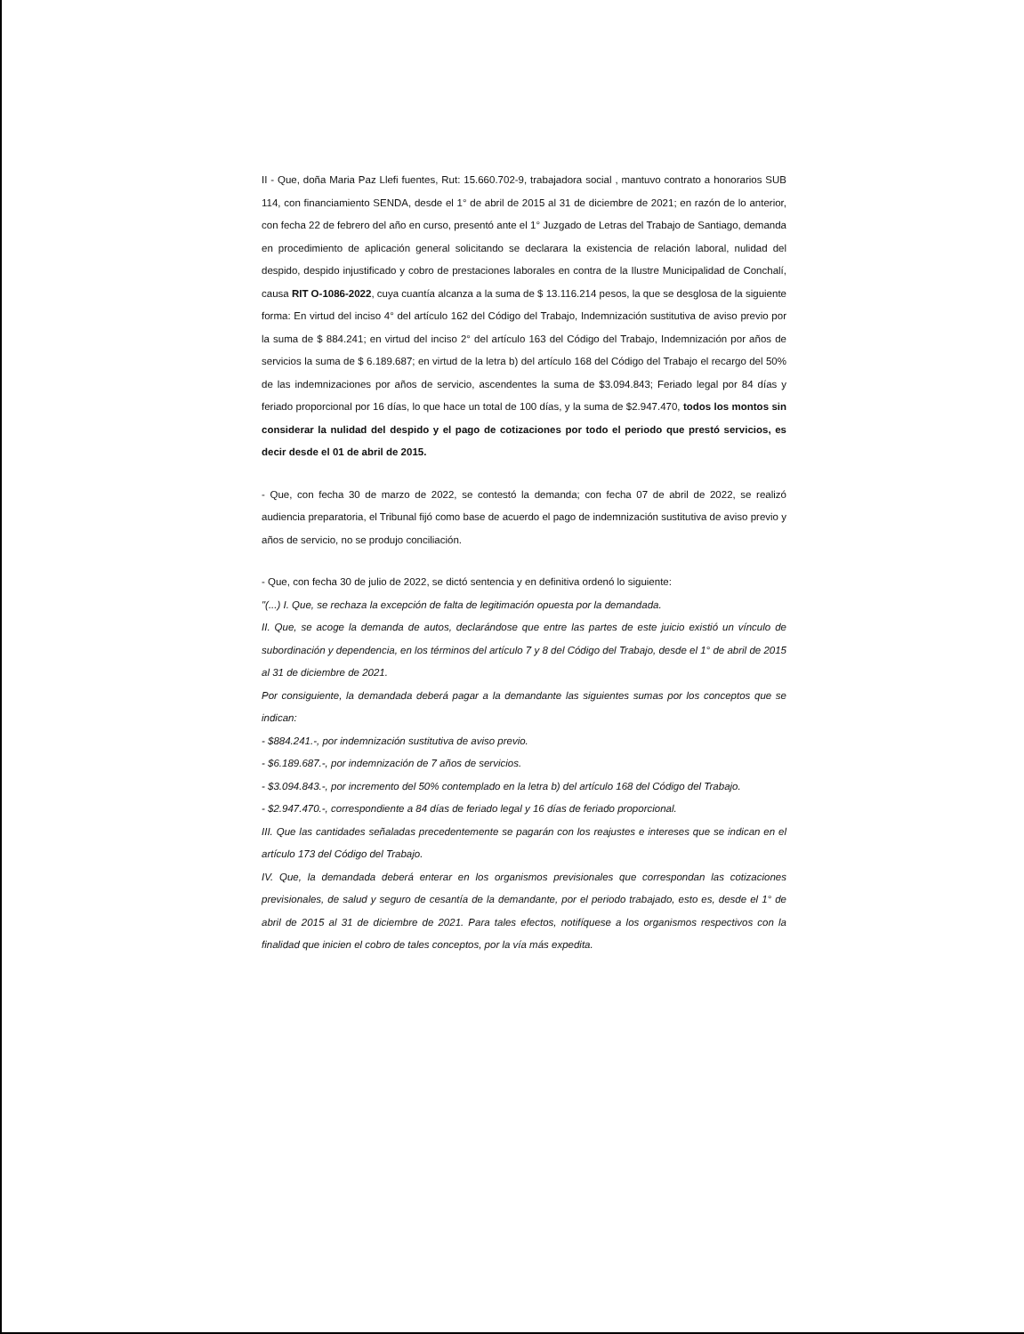II - Que, doña Maria Paz Llefi fuentes, Rut: 15.660.702-9, trabajadora social , mantuvo contrato a honorarios SUB 114, con financiamiento SENDA, desde el 1° de abril de 2015 al 31 de diciembre de 2021; en razón de lo anterior, con fecha 22 de febrero del año en curso, presentó ante el 1° Juzgado de Letras del Trabajo de Santiago, demanda en procedimiento de aplicación general solicitando se declarara la existencia de relación laboral, nulidad del despido, despido injustificado y cobro de prestaciones laborales en contra de la Ilustre Municipalidad de Conchalí, causa RIT O-1086-2022, cuya cuantía alcanza a la suma de $ 13.116.214 pesos, la que se desglosa de la siguiente forma: En virtud del inciso 4° del artículo 162 del Código del Trabajo, Indemnización sustitutiva de aviso previo por la suma de $ 884.241; en virtud del inciso 2° del artículo 163 del Código del Trabajo, Indemnización por años de servicios la suma de $ 6.189.687; en virtud de la letra b) del artículo 168 del Código del Trabajo el recargo del 50% de las indemnizaciones por años de servicio, ascendentes la suma de $3.094.843; Feriado legal por 84 días y feriado proporcional por 16 días, lo que hace un total de 100 días, y la suma de $2.947.470, todos los montos sin considerar la nulidad del despido y el pago de cotizaciones por todo el periodo que prestó servicios, es decir desde el 01 de abril de 2015.
- Que, con fecha 30 de marzo de 2022, se contestó la demanda; con fecha 07 de abril de 2022, se realizó audiencia preparatoria, el Tribunal fijó como base de acuerdo el pago de indemnización sustitutiva de aviso previo y años de servicio, no se produjo conciliación.
- Que, con fecha 30 de julio de 2022, se dictó sentencia y en definitiva ordenó lo siguiente:
"(...) I. Que, se rechaza la excepción de falta de legitimación opuesta por la demandada.
II. Que, se acoge la demanda de autos, declarándose que entre las partes de este juicio existió un vínculo de subordinación y dependencia, en los términos del artículo 7 y 8 del Código del Trabajo, desde el 1° de abril de 2015 al 31 de diciembre de 2021.
Por consiguiente, la demandada deberá pagar a la demandante las siguientes sumas por los conceptos que se indican:
- $884.241.-, por indemnización sustitutiva de aviso previo.
- $6.189.687.-, por indemnización de 7 años de servicios.
- $3.094.843.-, por incremento del 50% contemplado en la letra b) del artículo 168 del Código del Trabajo.
- $2.947.470.-, correspondiente a 84 días de feriado legal y 16 días de feriado proporcional.
III. Que las cantidades señaladas precedentemente se pagarán con los reajustes e intereses que se indican en el artículo 173 del Código del Trabajo.
IV. Que, la demandada deberá enterar en los organismos previsionales que correspondan las cotizaciones previsionales, de salud y seguro de cesantía de la demandante, por el periodo trabajado, esto es, desde el 1° de abril de 2015 al 31 de diciembre de 2021. Para tales efectos, notifíquese a los organismos respectivos con la finalidad que inicien el cobro de tales conceptos, por la vía más expedita.